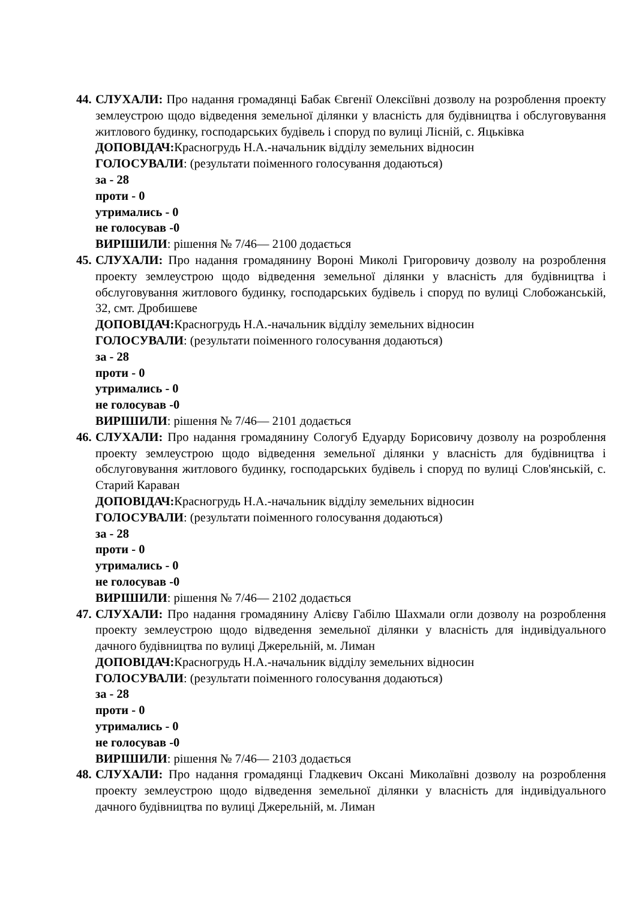44.
СЛУХАЛИ: Про надання громадянці Бабак Євгенії Олексіївні дозволу на розроблення проекту землеустрою щодо відведення земельної ділянки у власність для будівництва і обслуговування житлового будинку, господарських будівель і споруд по вулиці Лісній, с. Яцьківка
ДОПОВІДАЧ: Красногрудь Н.А.-начальник відділу земельних відносин
ГОЛОСУВАЛИ: (результати поіменного голосування додаються)
за - 28
проти - 0
утримались - 0
не голосував -0
ВИРІШИЛИ: рішення № 7/46— 2100 додається
45.
СЛУХАЛИ: Про надання громадянину Вороні Миколі Григоровичу дозволу на розроблення проекту землеустрою щодо відведення земельної ділянки у власність для будівництва і обслуговування житлового будинку, господарських будівель і споруд по вулиці Слобожанській, 32, смт. Дробишеве
ДОПОВІДАЧ: Красногрудь Н.А.-начальник відділу земельних відносин
ГОЛОСУВАЛИ: (результати поіменного голосування додаються)
за - 28
проти - 0
утримались - 0
не голосував -0
ВИРІШИЛИ: рішення № 7/46— 2101 додається
46.
СЛУХАЛИ: Про надання громадянину Сологуб Едуарду Борисовичу дозволу на розроблення проекту землеустрою щодо відведення земельної ділянки у власність для будівництва і обслуговування житлового будинку, господарських будівель і споруд по вулиці Слов'янській, с. Старий Караван
ДОПОВІДАЧ: Красногрудь Н.А.-начальник відділу земельних відносин
ГОЛОСУВАЛИ: (результати поіменного голосування додаються)
за - 28
проти - 0
утримались - 0
не голосував -0
ВИРІШИЛИ: рішення № 7/46— 2102 додається
47.
СЛУХАЛИ: Про надання громадянину Алієву Габілю Шахмали огли дозволу на розроблення проекту землеустрою щодо відведення земельної ділянки у власність для індивідуального дачного будівництва по вулиці Джерельній, м. Лиман
ДОПОВІДАЧ: Красногрудь Н.А.-начальник відділу земельних відносин
ГОЛОСУВАЛИ: (результати поіменного голосування додаються)
за - 28
проти - 0
утримались - 0
не голосував -0
ВИРІШИЛИ: рішення № 7/46— 2103 додається
48.
СЛУХАЛИ: Про надання громадянці Гладкевич Оксані Миколаївні дозволу на розроблення проекту землеустрою щодо відведення земельної ділянки у власність для індивідуального дачного будівництва по вулиці Джерельній, м. Лиман